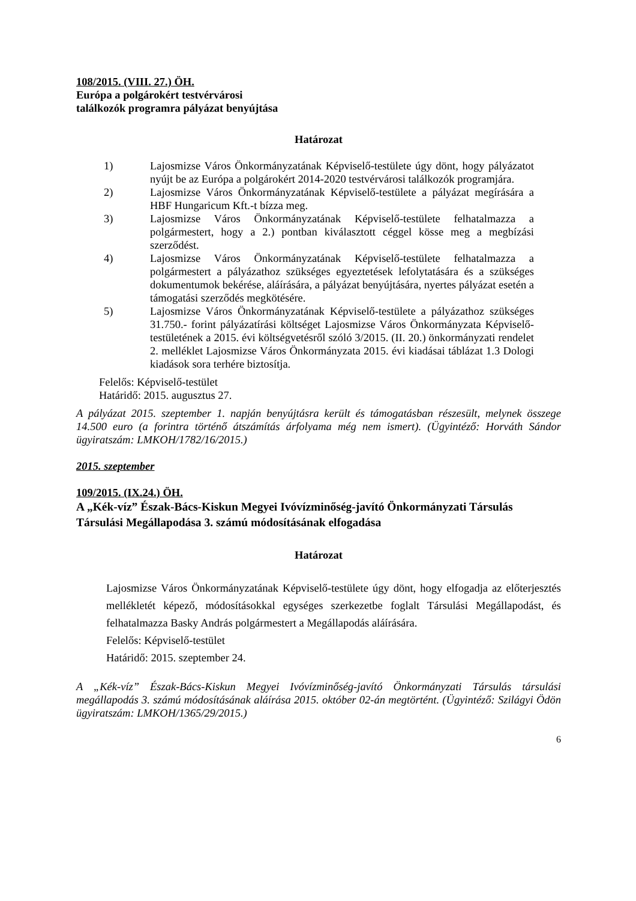108/2015. (VIII. 27.) ÖH.
Európa a polgárokért testvérvárosi
találkozók programra pályázat benyújtása
Határozat
1) Lajosmizse Város Önkormányzatának Képviselő-testülete úgy dönt, hogy pályázatot nyújt be az Európa a polgárokért 2014-2020 testvérvárosi találkozók programjára.
2) Lajosmizse Város Önkormányzatának Képviselő-testülete a pályázat megírására a HBF Hungaricum Kft.-t bízza meg.
3) Lajosmizse Város Önkormányzatának Képviselő-testülete felhatalmazza a polgármestert, hogy a 2.) pontban kiválasztott céggel kösse meg a megbízási szerződést.
4) Lajosmizse Város Önkormányzatának Képviselő-testülete felhatalmazza a polgármestert a pályázathoz szükséges egyeztetések lefolytatására és a szükséges dokumentumok bekérése, aláírására, a pályázat benyújtására, nyertes pályázat esetén a támogatási szerződés megkötésére.
5) Lajosmizse Város Önkormányzatának Képviselő-testülete a pályázathoz szükséges 31.750.- forint pályázatírási költséget Lajosmizse Város Önkormányzata Képviselő-testületének a 2015. évi költségvetésről szóló 3/2015. (II. 20.) önkormányzati rendelet 2. melléklet Lajosmizse Város Önkormányzata 2015. évi kiadásai táblázat 1.3 Dologi kiadások sora terhére biztosítja.
Felelős: Képviselő-testület
Határidő: 2015. augusztus 27.
A pályázat 2015. szeptember 1. napján benyújtásra került és támogatásban részesült, melynek összege 14.500 euro (a forintra történő átszámítás árfolyama még nem ismert). (Ügyintéző: Horváth Sándor ügyiratszám: LMKOH/1782/16/2015.)
2015. szeptember
109/2015. (IX.24.) ÖH.
A „Kék-víz” Észak-Bács-Kiskun Megyei Ivóvízminőség-javító Önkormányzati Társulás Társulási Megállapodása 3. számú módosításának elfogadása
Határozat
Lajosmizse Város Önkormányzatának Képviselő-testülete úgy dönt, hogy elfogadja az előterjesztés mellékletét képező, módosításokkal egységes szerkezetbe foglalt Társulási Megállapodást, és felhatalmazza Basky András polgármestert a Megállapodás aláírására.
Felelős: Képviselő-testület
Határidő: 2015. szeptember 24.
A „Kék-víz” Észak-Bács-Kiskun Megyei Ivóvízminőség-javító Önkormányzati Társulás társulási megállapodás 3. számú módosításának aláírása 2015. október 02-án megtörtént. (Ügyintéző: Szilágyi Ödön ügyiratszám: LMKOH/1365/29/2015.)
6